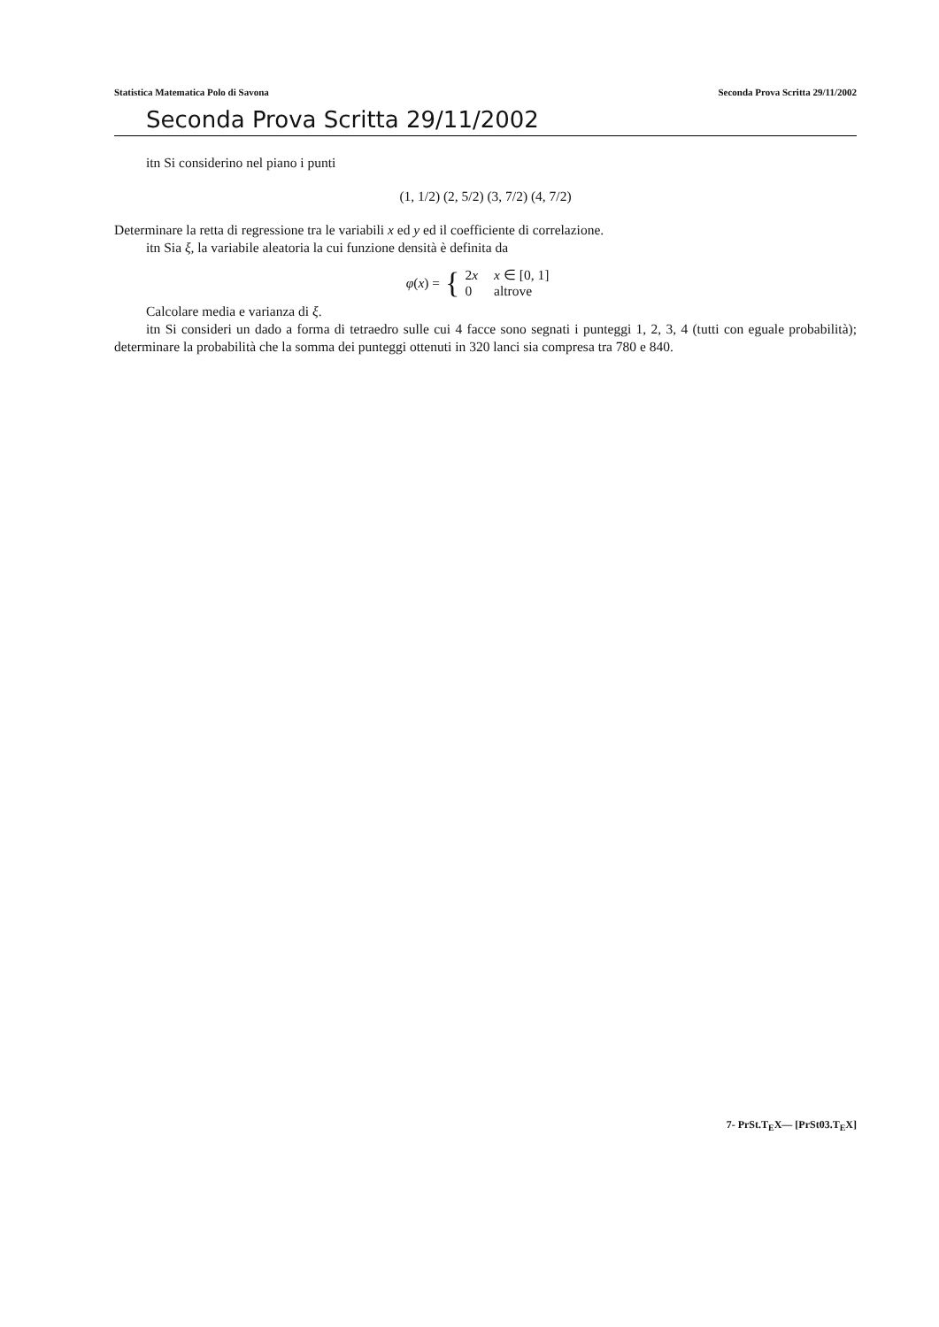Statistica Matematica Polo di Savona Seconda Prova Scritta 29/11/2002
Seconda Prova Scritta 29/11/2002
itn Si considerino nel piano i punti
(1, 1/2) (2, 5/2) (3, 7/2) (4, 7/2)
Determinare la retta di regressione tra le variabili x ed y ed il coefficiente di correlazione.
itn Sia ξ, la variabile aleatoria la cui funzione densità è definita da
φ(x) = {
| 2 x | x ∈ [0, 1] |
| 0 | altrove |
Calcolare media e varianza di ξ.
itn Si consideri un dado a forma di tetraedro sulle cui 4 facce sono segnati i punteggi 1, 2, 3, 4 (tutti con eguale probabilità); determinare la probabilità che la somma dei punteggi ottenuti in 320 lanci sia compresa tra 780 e 840.
7- PrSt.T<sub>E</sub>X— [PrSt03.T<sub>E</sub>X]